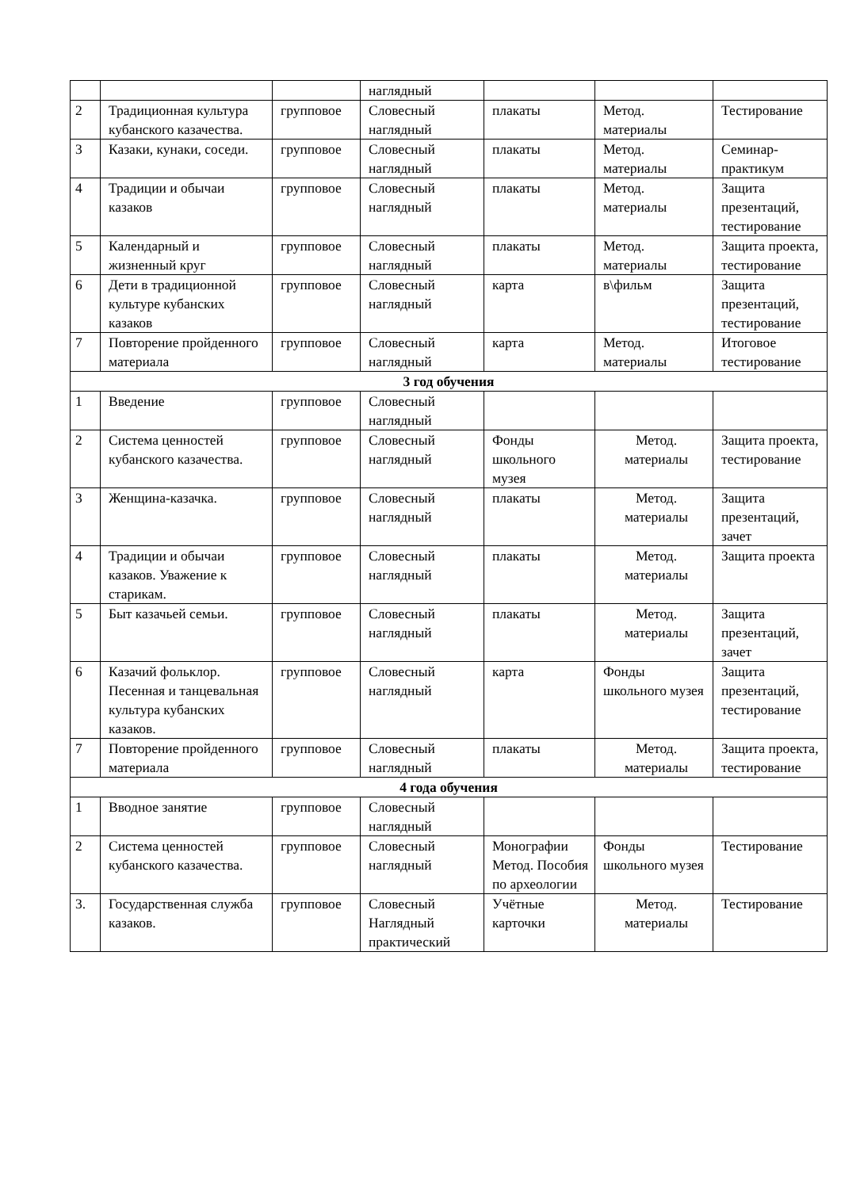| | | | наглядный | | | |
| 2 | Традиционная культура кубанского казачества. | групповое | Словесный наглядный | плакаты | Метод. материалы | Тестирование |
| 3 | Казаки, кунаки, соседи. | групповое | Словесный наглядный | плакаты | Метод. материалы | Семинар-практикум |
| 4 | Традиции и обычаи казаков | групповое | Словесный наглядный | плакаты | Метод. материалы | Защита презентаций, тестирование |
| 5 | Календарный и жизненный круг | групповое | Словесный наглядный | плакаты | Метод. материалы | Защита проекта, тестирование |
| 6 | Дети в традиционной культуре кубанских казаков | групповое | Словесный наглядный | карта | в\фильм | Защита презентаций, тестирование |
| 7 | Повторение пройденного материала | групповое | Словесный наглядный | карта | Метод. материалы | Итоговое тестирование |
| 3 год обучения | | | | | | |
| 1 | Введение | групповое | Словесный наглядный | | | |
| 2 | Система ценностей кубанского казачества. | групповое | Словесный наглядный | Фонды школьного музея | Метод. материалы | Защита проекта, тестирование |
| 3 | Женщина-казачка. | групповое | Словесный наглядный | плакаты | Метод. материалы | Защита презентаций, зачет |
| 4 | Традиции и обычаи казаков. Уважение к старикам. | групповое | Словесный наглядный | плакаты | Метод. материалы | Защита проекта |
| 5 | Быт казачьей семьи. | групповое | Словесный наглядный | плакаты | Метод. материалы | Защита презентаций, зачет |
| 6 | Казачий фольклор. Песенная и танцевальная культура кубанских казаков. | групповое | Словесный наглядный | карта | Фонды школьного музея | Защита презентаций, тестирование |
| 7 | Повторение пройденного материала | групповое | Словесный наглядный | плакаты | Метод. материалы | Защита проекта, тестирование |
| 4 года обучения | | | | | | |
| 1 | Вводное занятие | групповое | Словесный наглядный | | | |
| 2 | Система ценностей кубанского казачества. | групповое | Словесный наглядный | Монографии Метод. Пособия по археологии | Фонды школьного музея | Тестирование |
| 3. | Государственная служба казаков. | групповое | Словесный Наглядный практический | Учётные карточки | Метод. материалы | Тестирование |